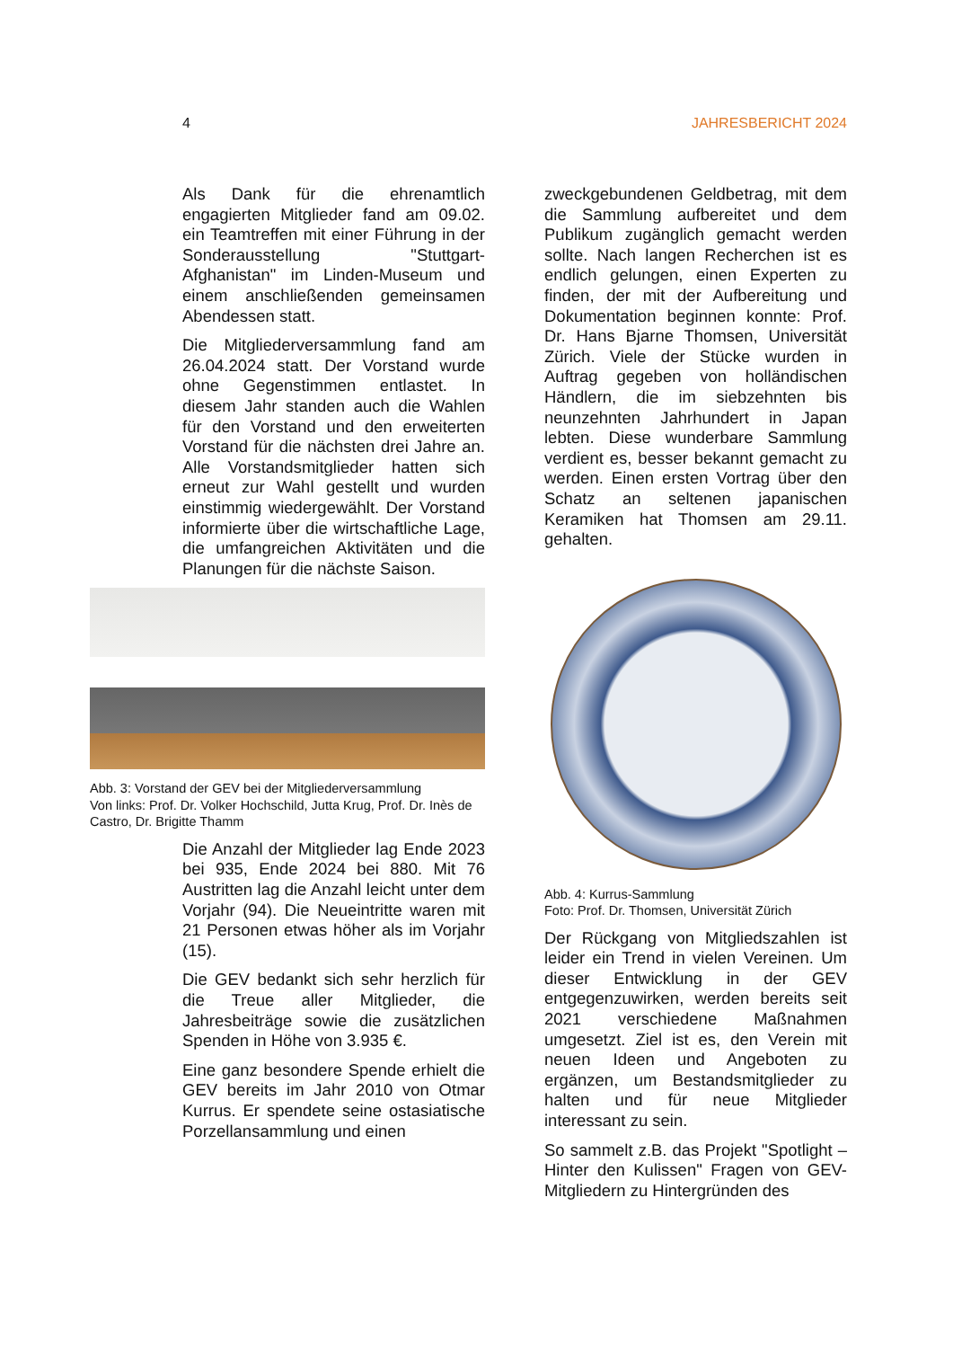4 JAHRESBERICHT 2024
Als Dank für die ehrenamtlich engagierten Mitglieder fand am 09.02. ein Teamtreffen mit einer Führung in der Sonderausstellung "Stuttgart-Afghanistan" im Linden-Museum und einem anschließenden gemeinsamen Abendessen statt.
Die Mitgliederversammlung fand am 26.04.2024 statt. Der Vorstand wurde ohne Gegenstimmen entlastet. In diesem Jahr standen auch die Wahlen für den Vorstand und den erweiterten Vorstand für die nächsten drei Jahre an. Alle Vorstandsmitglieder hatten sich erneut zur Wahl gestellt und wurden einstimmig wiedergewählt. Der Vorstand informierte über die wirtschaftliche Lage, die umfangreichen Aktivitäten und die Planungen für die nächste Saison.
Abb. 3: Vorstand der GEV bei der Mitgliederversammlung
Von links: Prof. Dr. Volker Hochschild, Jutta Krug, Prof. Dr. Inès de Castro, Dr. Brigitte Thamm
Die Anzahl der Mitglieder lag Ende 2023 bei 935, Ende 2024 bei 880. Mit 76 Austritten lag die Anzahl leicht unter dem Vorjahr (94). Die Neueintritte waren mit 21 Personen etwas höher als im Vorjahr (15).
Die GEV bedankt sich sehr herzlich für die Treue aller Mitglieder, die Jahresbeiträge sowie die zusätzlichen Spenden in Höhe von 3.935 €.
Eine ganz besondere Spende erhielt die GEV bereits im Jahr 2010 von Otmar Kurrus. Er spendete seine ostasiatische Porzellansammlung und einen
zweckgebundenen Geldbetrag, mit dem die Sammlung aufbereitet und dem Publikum zugänglich gemacht werden sollte. Nach langen Recherchen ist es endlich gelungen, einen Experten zu finden, der mit der Aufbereitung und Dokumentation beginnen konnte: Prof. Dr. Hans Bjarne Thomsen, Universität Zürich. Viele der Stücke wurden in Auftrag gegeben von holländischen Händlern, die im siebzehnten bis neunzehnten Jahrhundert in Japan lebten. Diese wunderbare Sammlung verdient es, besser bekannt gemacht zu werden. Einen ersten Vortrag über den Schatz an seltenen japanischen Keramiken hat Thomsen am 29.11. gehalten.
Abb. 4: Kurrus-Sammlung
Foto: Prof. Dr. Thomsen, Universität Zürich
Der Rückgang von Mitgliedszahlen ist leider ein Trend in vielen Vereinen. Um dieser Entwicklung in der GEV entgegenzuwirken, werden bereits seit 2021 verschiedene Maßnahmen umgesetzt. Ziel ist es, den Verein mit neuen Ideen und Angeboten zu ergänzen, um Bestandsmitglieder zu halten und für neue Mitglieder interessant zu sein.
So sammelt z.B. das Projekt "Spotlight – Hinter den Kulissen" Fragen von GEV-Mitgliedern zu Hintergründen des